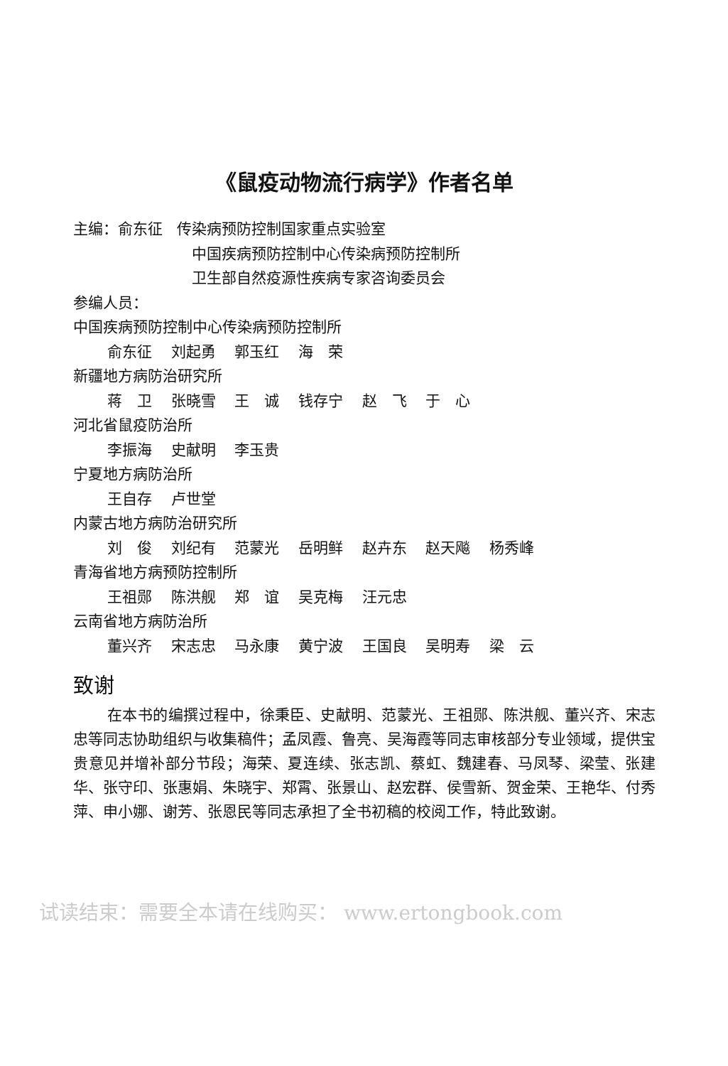《鼠疫动物流行病学》作者名单
主编：俞东征 传染病预防控制国家重点实验室
中国疾病预防控制中心传染病预防控制所
卫生部自然疫源性疾病专家咨询委员会
参编人员：
中国疾病预防控制中心传染病预防控制所
俞东征 刘起勇 郭玉红 海　荣
新疆地方病防治研究所
蒋　卫 张晓雪 王　诚 钱存宁 赵　飞 于　心
河北省鼠疫防治所
李振海 史献明 李玉贵
宁夏地方病防治所
王自存 卢世堂
内蒙古地方病防治研究所
刘　俊 刘纪有 范蒙光 岳明鲜 赵卉东 赵天飚 杨秀峰
青海省地方病预防控制所
王祖郧 陈洪舰 郑　谊 吴克梅 汪元忠
云南省地方病防治所
董兴齐 宋志忠 马永康 黄宁波 王国良 吴明寿 梁　云
致谢
在本书的编撰过程中，徐秉臣、史献明、范蒙光、王祖郧、陈洪舰、董兴齐、宋志忠等同志协助组织与收集稿件；孟凤霞、鲁亮、吴海霞等同志审核部分专业领域，提供宝贵意见并增补部分节段；海荣、夏连续、张志凯、蔡虹、魏建春、马凤琴、梁莹、张建华、张守印、张惠娟、朱晓宇、郑霄、张景山、赵宏群、侯雪新、贺金荣、王艳华、付秀萍、申小娜、谢芳、张恩民等同志承担了全书初稿的校阅工作，特此致谢。
试读结束：需要全本请在线购买： www.ertongbook.com